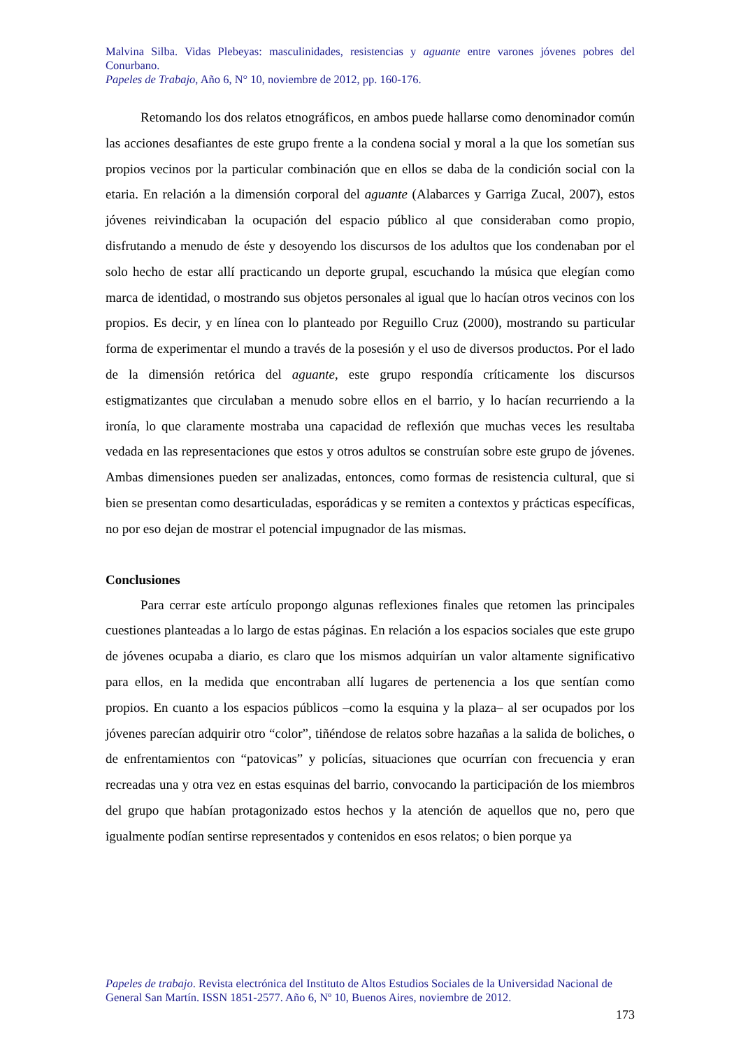Malvina Silba. Vidas Plebeyas: masculinidades, resistencias y aguante entre varones jóvenes pobres del Conurbano.
Papeles de Trabajo, Año 6, N° 10, noviembre de 2012, pp. 160-176.
Retomando los dos relatos etnográficos, en ambos puede hallarse como denominador común las acciones desafiantes de este grupo frente a la condena social y moral a la que los sometían sus propios vecinos por la particular combinación que en ellos se daba de la condición social con la etaria. En relación a la dimensión corporal del aguante (Alabarces y Garriga Zucal, 2007), estos jóvenes reivindicaban la ocupación del espacio público al que consideraban como propio, disfrutando a menudo de éste y desoyendo los discursos de los adultos que los condenaban por el solo hecho de estar allí practicando un deporte grupal, escuchando la música que elegían como marca de identidad, o mostrando sus objetos personales al igual que lo hacían otros vecinos con los propios. Es decir, y en línea con lo planteado por Reguillo Cruz (2000), mostrando su particular forma de experimentar el mundo a través de la posesión y el uso de diversos productos. Por el lado de la dimensión retórica del aguante, este grupo respondía críticamente los discursos estigmatizantes que circulaban a menudo sobre ellos en el barrio, y lo hacían recurriendo a la ironía, lo que claramente mostraba una capacidad de reflexión que muchas veces les resultaba vedada en las representaciones que estos y otros adultos se construían sobre este grupo de jóvenes. Ambas dimensiones pueden ser analizadas, entonces, como formas de resistencia cultural, que si bien se presentan como desarticuladas, esporádicas y se remiten a contextos y prácticas específicas, no por eso dejan de mostrar el potencial impugnador de las mismas.
Conclusiones
Para cerrar este artículo propongo algunas reflexiones finales que retomen las principales cuestiones planteadas a lo largo de estas páginas. En relación a los espacios sociales que este grupo de jóvenes ocupaba a diario, es claro que los mismos adquirían un valor altamente significativo para ellos, en la medida que encontraban allí lugares de pertenencia a los que sentían como propios. En cuanto a los espacios públicos –como la esquina y la plaza– al ser ocupados por los jóvenes parecían adquirir otro “color”, tiñéndose de relatos sobre hazañas a la salida de boliches, o de enfrentamientos con “patovicas” y policías, situaciones que ocurrían con frecuencia y eran recreadas una y otra vez en estas esquinas del barrio, convocando la participación de los miembros del grupo que habían protagonizado estos hechos y la atención de aquellos que no, pero que igualmente podían sentirse representados y contenidos en esos relatos; o bien porque ya
Papeles de trabajo. Revista electrónica del Instituto de Altos Estudios Sociales de la Universidad Nacional de General San Martín. ISSN 1851-2577. Año 6, Nº 10, Buenos Aires, noviembre de 2012.
173